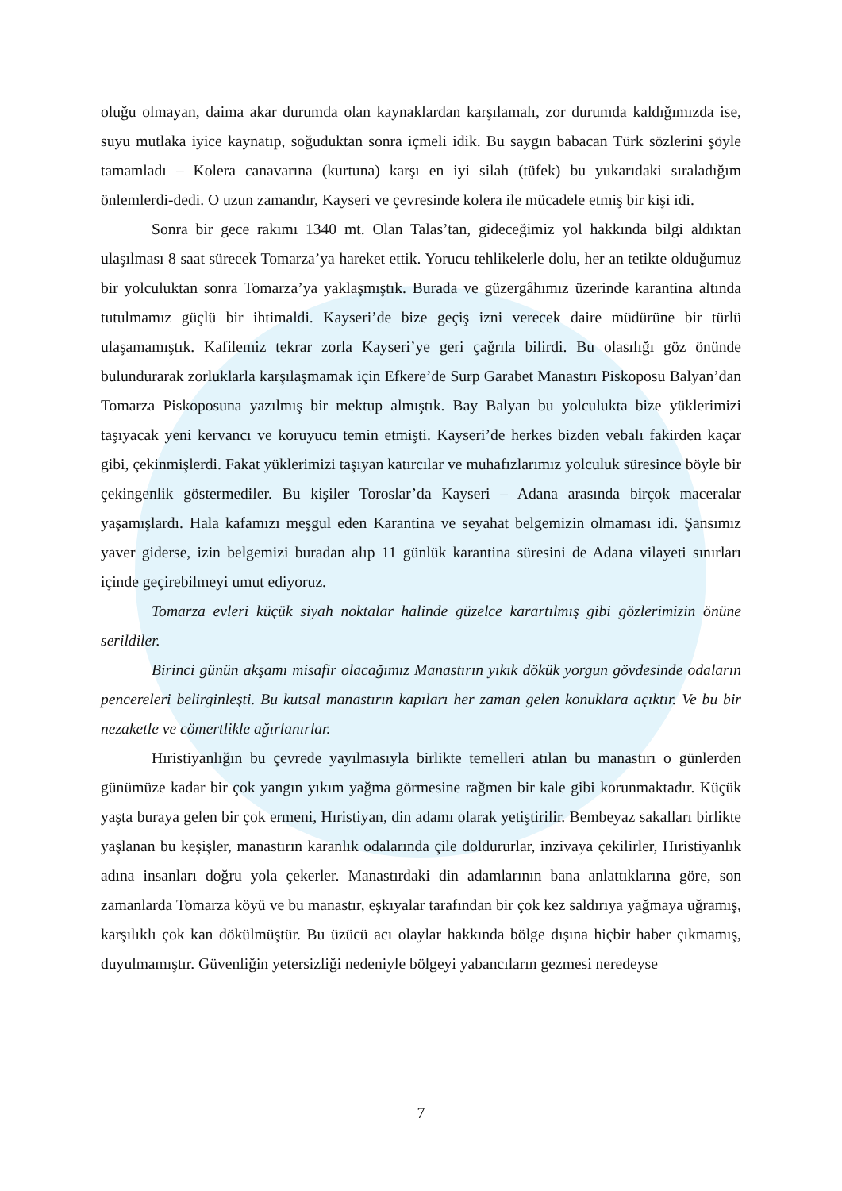oluğu olmayan, daima akar durumda olan kaynaklardan karşılamalı, zor durumda kaldığımızda ise, suyu mutlaka iyice kaynatıp, soğuduktan sonra içmeli idik. Bu saygın babacan Türk sözlerini şöyle tamamladı – Kolera canavarına (kurtuna) karşı en iyi silah (tüfek) bu yukarıdaki sıraladığım önlemlerdi-dedi. O uzun zamandır, Kayseri ve çevresinde kolera ile mücadele etmiş bir kişi idi.
Sonra bir gece rakımı 1340 mt. Olan Talas’tan, gideceğimiz yol hakkında bilgi aldıktan ulaşılması 8 saat sürecek Tomarza’ya hareket ettik. Yorucu tehlikelerle dolu, her an tetikte olduğumuz bir yolculuktan sonra Tomarza’ya yaklaşmıştık. Burada ve güzergâhımız üzerinde karantina altında tutulmamız güçlü bir ihtimaldi. Kayseri’de bize geçiş izni verecek daire müdürüne bir türlü ulaşamamıştık. Kafilemiz tekrar zorla Kayseri’ye geri çağrıla bilirdi. Bu olasılığı göz önünde bulundurarak zorluklarla karşılaşmamak için Efkere’de Surp Garabet Manastırı Piskoposu Balyan’dan Tomarza Piskoposuna yazılmış bir mektup almıştık. Bay Balyan bu yolculukta bize yüklerimizi taşıyacak yeni kervancı ve koruyucu temin etmişti. Kayseri’de herkes bizden vebalı fakirden kaçar gibi, çekinmişlerdi. Fakat yüklerimizi taşıyan katırcılar ve muhafızlarımız yolculuk süresince böyle bir çekingenlik göstermediler. Bu kişiler Toroslar’da Kayseri – Adana arasında birçok maceralar yaşamışlardı. Hala kafamızı meşgul eden Karantina ve seyahat belgemizin olmaması idi. Şansımız yaver giderse, izin belgemizi buradan alıp 11 günlük karantina süresini de Adana vilayeti sınırları içinde geçirebilmeyi umut ediyoruz.
Tomarza evleri küçük siyah noktalar halinde güzelce karartılmış gibi gözlerimizin önüne serildiler.
Birinci günün akşamı misafir olacağımız Manastırın yıkık dökük yorgun gövdesinde odaların pencereleri belirginleşti. Bu kutsal manastırın kapıları her zaman gelen konuklara açıktır. Ve bu bir nezaketle ve cömertlikle ağırlanırlar.
Hıristiyanlığın bu çevrede yayılmasıyla birlikte temelleri atılan bu manastırı o günlerden günümüze kadar bir çok yangın yıkım yağma görmesine rağmen bir kale gibi korunmaktadır. Küçük yaşta buraya gelen bir çok ermeni, Hıristiyan, din adamı olarak yetiştirilir. Bembeyaz sakalları birlikte yaşlanan bu keşişler, manastırın karanlık odalarında çile doldururlar, inzivaya çekilirler, Hıristiyanlık adına insanları doğru yola çekerler. Manastırdaki din adamlarının bana anlattıklarına göre, son zamanlarda Tomarza köyü ve bu manastır, eşkıyalar tarafından bir çok kez saldırıya yağmaya uğramış, karşılıklı çok kan dökülmüştür. Bu üzücü acı olaylar hakkında bölge dışına hiçbir haber çıkmamış, duyulmamıştır. Güvenliğin yetersizliği nedeniyle bölgeyi yabancıların gezmesi neredeyse
7